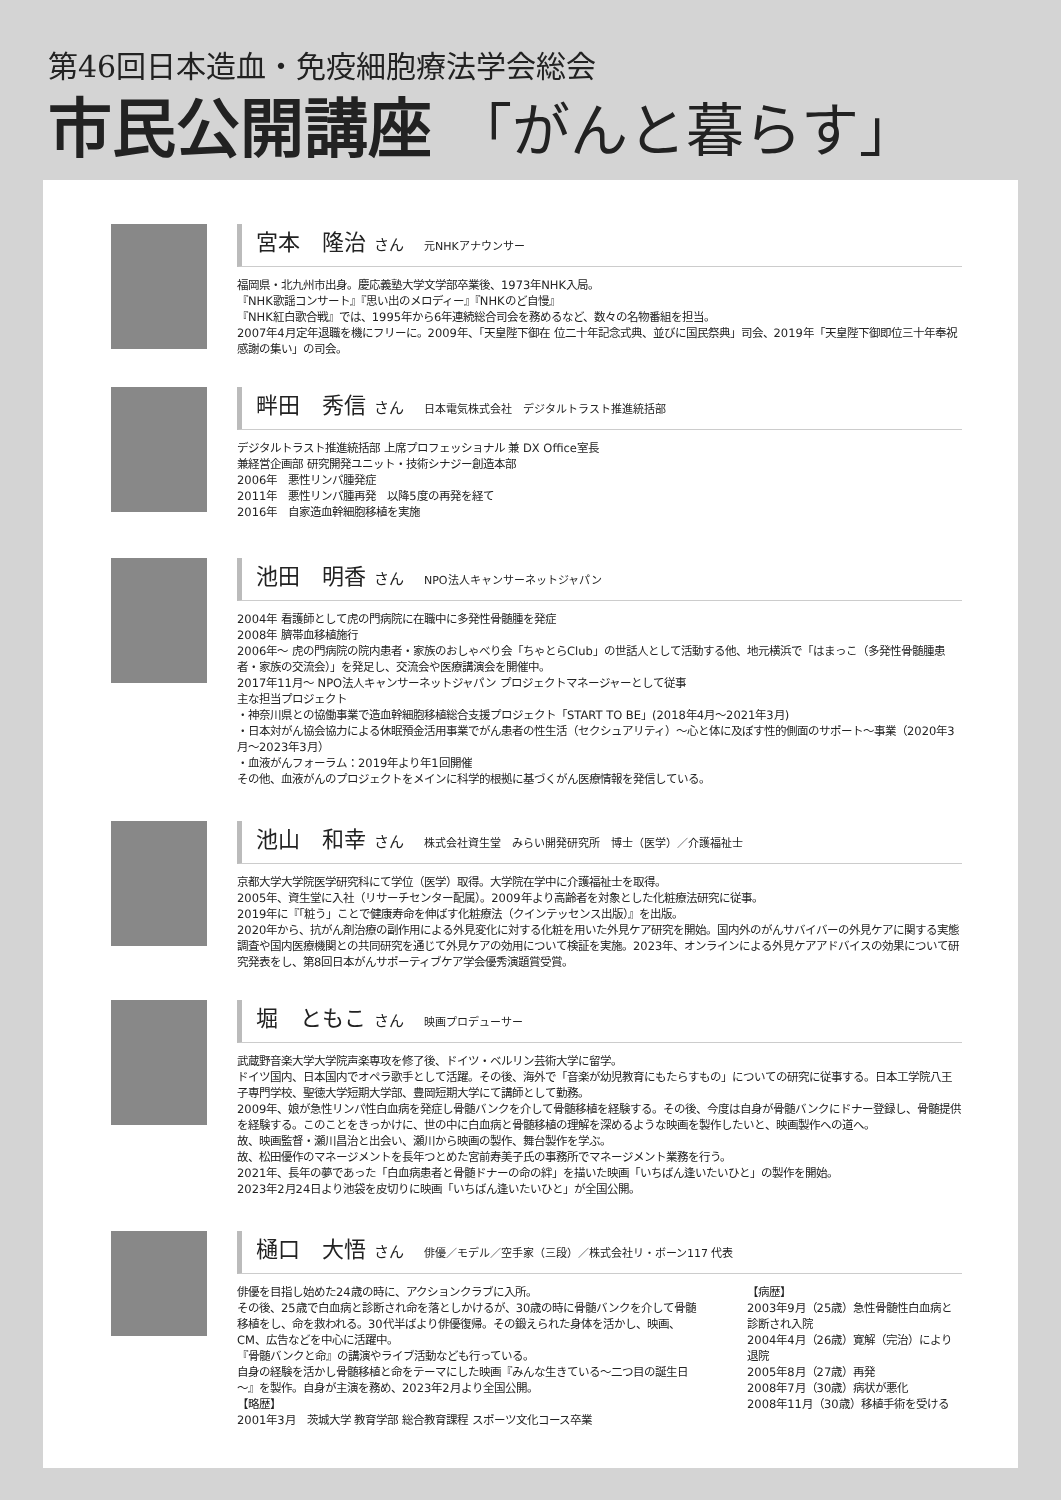第46回日本造血・免疫細胞療法学会総会
市民公開講座 「がんと暮らす」
宮本　隆治 さん 元NHKアナウンサー
福岡県・北九州市出身。慶応義塾大学文学部卒業後、1973年NHK入局。
『NHK歌謡コンサート』『思い出のメロディー』『NHKのど自慢』
『NHK紅白歌合戦』では、1995年から6年連続総合司会を務めるなど、数々の名物番組を担当。
2007年4月定年退職を機にフリーに。2009年、「天皇陛下御在 位二十年記念式典、並びに国民祭典」司会、2019年「天皇陛下御即位三十年奉祝感謝の集い」の司会。
畔田　秀信 さん 日本電気株式会社　デジタルトラスト推進統括部
デジタルトラスト推進統括部 上席プロフェッショナル 兼 DX Office室長
兼経営企画部 研究開発ユニット・技術シナジー創造本部
2006年　悪性リンパ腫発症
2011年　悪性リンパ腫再発　以降5度の再発を経て
2016年　自家造血幹細胞移植を実施
池田　明香 さん NPO法人キャンサーネットジャパン
2004年 看護師として虎の門病院に在職中に多発性骨髄腫を発症
2008年 臍帯血移植施行
2006年～ 虎の門病院の院内患者・家族のおしゃべり会「ちゃとらClub」の世話人として活動する他、地元横浜で「はまっこ（多発性骨髄腫患者・家族の交流会）」を発足し、交流会や医療講演会を開催中。
2017年11月～ NPO法人キャンサーネットジャパン プロジェクトマネージャーとして従事
主な担当プロジェクト
・神奈川県との協働事業で造血幹細胞移植総合支援プロジェクト「START TO BE」(2018年4月～2021年3月)
・日本対がん協会協力による休眠預金活用事業でがん患者の性生活（セクシュアリティ）～心と体に及ぼす性的側面のサポート～事業（2020年3月～2023年3月）
・血液がんフォーラム：2019年より年1回開催
その他、血液がんのプロジェクトをメインに科学的根拠に基づくがん医療情報を発信している。
池山　和幸 さん 株式会社資生堂　みらい開発研究所　博士（医学）／介護福祉士
京都大学大学院医学研究科にて学位（医学）取得。大学院在学中に介護福祉士を取得。
2005年、資生堂に入社（リサーチセンター配属）。2009年より高齢者を対象とした化粧療法研究に従事。
2019年に『「粧う」ことで健康寿命を伸ばす化粧療法（クインテッセンス出版）』を出版。
2020年から、抗がん剤治療の副作用による外見変化に対する化粧を用いた外見ケア研究を開始。国内外のがんサバイバーの外見ケアに関する実態調査や国内医療機関との共同研究を通じて外見ケアの効用について検証を実施。2023年、オンラインによる外見ケアアドバイスの効果について研究発表をし、第8回日本がんサポーティブケア学会優秀演題賞受賞。
堀　ともこ さん 映画プロデューサー
武蔵野音楽大学大学院声楽専攻を修了後、ドイツ・ベルリン芸術大学に留学。
ドイツ国内、日本国内でオペラ歌手として活躍。その後、海外で「音楽が幼児教育にもたらすもの」についての研究に従事する。日本工学院八王子専門学校、聖徳大学短期大学部、豊岡短期大学にて講師として勤務。
2009年、娘が急性リンパ性白血病を発症し骨髄バンクを介して骨髄移植を経験する。その後、今度は自身が骨髄バンクにドナー登録し、骨髄提供を経験する。このことをきっかけに、世の中に白血病と骨髄移植の理解を深めるような映画を製作したいと、映画製作への道へ。
故、映画監督・瀬川昌治と出会い、瀬川から映画の製作、舞台製作を学ぶ。
故、松田優作のマネージメントを長年つとめた宮前寿美子氏の事務所でマネージメント業務を行う。
2021年、長年の夢であった「白血病患者と骨髄ドナーの命の絆」を描いた映画「いちばん逢いたいひと」の製作を開始。
2023年2月24日より池袋を皮切りに映画「いちばん逢いたいひと」が全国公開。
樋口　大悟 さん 俳優／モデル／空手家（三段）／株式会社リ・ボーン117 代表
俳優を目指し始めた24歳の時に、アクションクラブに入所。
その後、25歳で白血病と診断され命を落としかけるが、30歳の時に骨髄バンクを介して骨髄移植をし、命を救われる。30代半ばより俳優復帰。その鍛えられた身体を活かし、映画、CM、広告などを中心に活躍中。
『骨髄バンクと命』の講演やライブ活動なども行っている。
自身の経験を活かし骨髄移植と命をテーマにした映画『みんな生きている～二つ目の誕生日～』を製作。自身が主演を務め、2023年2月より全国公開。
【略歴】
2001年3月　茨城大学 教育学部 総合教育課程 スポーツ文化コース卒業
【病歴】
2003年9月（25歳）急性骨髄性白血病と診断され入院
2004年4月（26歳）寛解（完治）により退院
2005年8月（27歳）再発
2008年7月（30歳）病状が悪化
2008年11月（30歳）移植手術を受ける